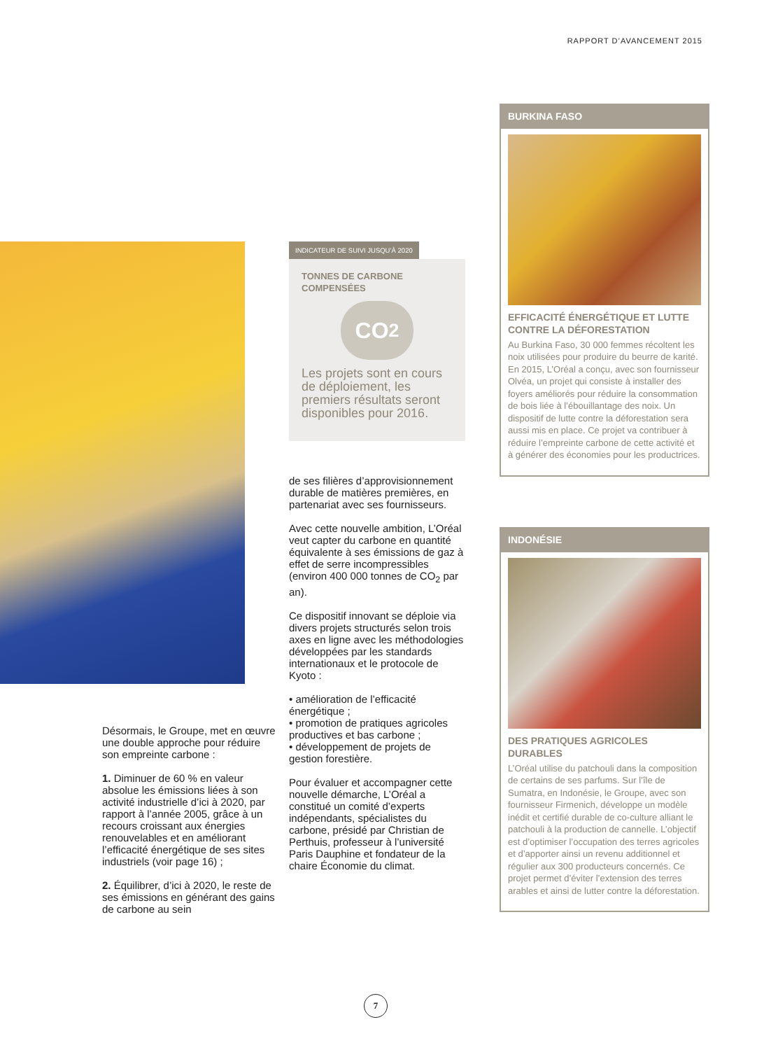RAPPORT D’AVANCEMENT 2015
INDICATEUR DE SUIVI JUSQU’À 2020
TONNES DE CARBONE
COMPENSÉES
CO<sub>2</sub>
Les projets sont en cours de déploiement, les premiers résultats seront disponibles pour 2016.
de ses filières d’approvisionnement durable de matières premières, en partenariat avec ses fournisseurs.
Avec cette nouvelle ambition, L’Oréal veut capter du carbone en quantité équivalente à ses émissions de gaz à effet de serre incompressibles (environ 400 000 tonnes de CO<sub>2</sub> par an).
Ce dispositif innovant se déploie via divers projets structurés selon trois axes en ligne avec les méthodologies développées par les standards internationaux et le protocole de Kyoto :
• amélioration de l’efficacité énergétique ;
• promotion de pratiques agricoles productives et bas carbone ;
• développement de projets de gestion forestière.
Pour évaluer et accompagner cette nouvelle démarche, L’Oréal a constitué un comité d’experts indépendants, spécialistes du carbone, présidé par Christian de Perthuis, professeur à l’université Paris Dauphine et fondateur de la chaire Économie du climat.
Désormais, le Groupe, met en œuvre une double approche pour réduire son empreinte carbone :
1. Diminuer de 60 % en valeur absolue les émissions liées à son activité industrielle d’ici à 2020, par rapport à l’année 2005, grâce à un recours croissant aux énergies renouvelables et en améliorant l’efficacité énergétique de ses sites industriels (voir page 16) ;
2. Équilibrer, d’ici à 2020, le reste de ses émissions en générant des gains de carbone au sein
BURKINA FASO
EFFICACITÉ ÉNERGÉTIQUE ET LUTTE CONTRE LA DÉFORESTATION
Au Burkina Faso, 30 000 femmes récoltent les noix utilisées pour produire du beurre de karité. En 2015, L’Oréal a conçu, avec son fournisseur Olvéa, un projet qui consiste à installer des foyers améliorés pour réduire la consommation de bois liée à l’ébouillantage des noix. Un dispositif de lutte contre la déforestation sera aussi mis en place. Ce projet va contribuer à réduire l’empreinte carbone de cette activité et à générer des économies pour les productrices.
INDONÉSIE
DES PRATIQUES AGRICOLES DURABLES
L’Oréal utilise du patchouli dans la composition de certains de ses parfums. Sur l’île de Sumatra, en Indonésie, le Groupe, avec son fournisseur Firmenich, développe un modèle inédit et certifié durable de co-culture alliant le patchouli à la production de cannelle. L’objectif est d’optimiser l’occupation des terres agricoles et d’apporter ainsi un revenu additionnel et régulier aux 300 producteurs concernés. Ce projet permet d’éviter l’extension des terres arables et ainsi de lutter contre la déforestation.
7